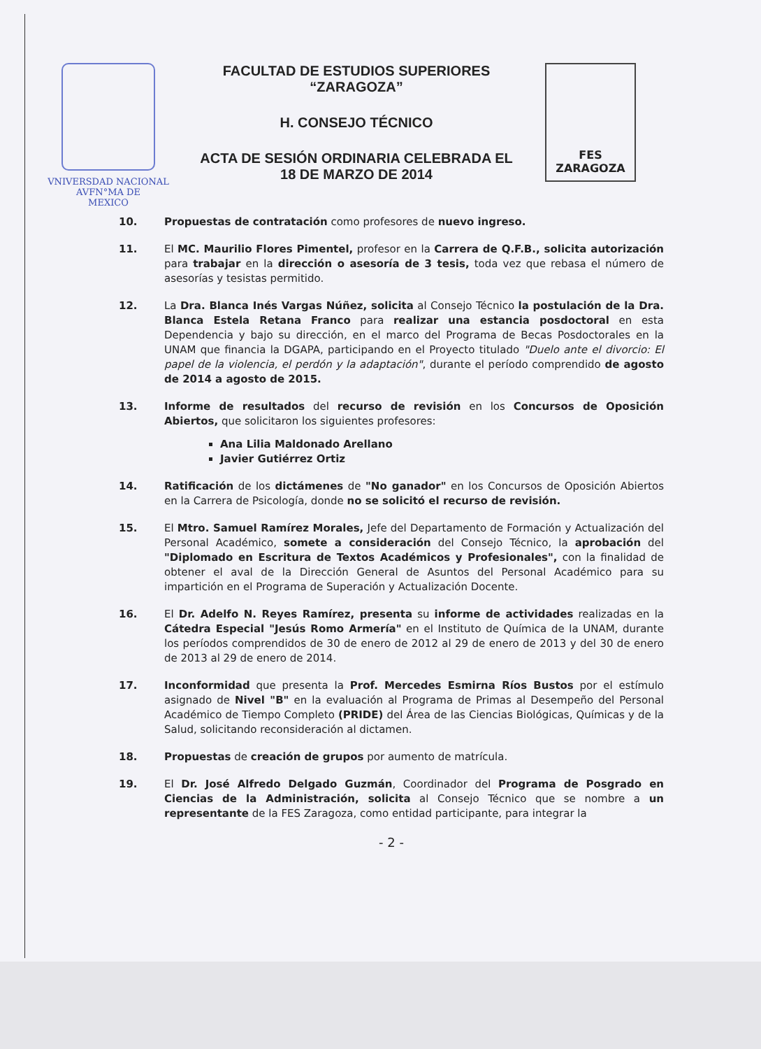VNIVERSDAD NACIONAL
AVFN°MA DE
MEXICO
FACULTAD DE ESTUDIOS SUPERIORES
“ZARAGOZA”
H. CONSEJO TÉCNICO
ACTA DE SESIÓN ORDINARIA CELEBRADA EL
18 DE MARZO DE 2014
FES
ZARAGOZA
10. Propuestas de contratación como profesores de nuevo ingreso.
11. El MC. Maurilio Flores Pimentel, profesor en la Carrera de Q.F.B., solicita autorización para trabajar en la dirección o asesoría de 3 tesis, toda vez que rebasa el número de asesorías y tesistas permitido.
12. La Dra. Blanca Inés Vargas Núñez, solicita al Consejo Técnico la postulación de la Dra. Blanca Estela Retana Franco para realizar una estancia posdoctoral en esta Dependencia y bajo su dirección, en el marco del Programa de Becas Posdoctorales en la UNAM que financia la DGAPA, participando en el Proyecto titulado "Duelo ante el divorcio: El papel de la violencia, el perdón y la adaptación", durante el período comprendido de agosto de 2014 a agosto de 2015.
13. Informe de resultados del recurso de revisión en los Concursos de Oposición Abiertos, que solicitaron los siguientes profesores:
Ana Lilia Maldonado Arellano
Javier Gutiérrez Ortiz
14. Ratificación de los dictámenes de "No ganador" en los Concursos de Oposición Abiertos en la Carrera de Psicología, donde no se solicitó el recurso de revisión.
15. El Mtro. Samuel Ramírez Morales, Jefe del Departamento de Formación y Actualización del Personal Académico, somete a consideración del Consejo Técnico, la aprobación del "Diplomado en Escritura de Textos Académicos y Profesionales", con la finalidad de obtener el aval de la Dirección General de Asuntos del Personal Académico para su impartición en el Programa de Superación y Actualización Docente.
16. El Dr. Adelfo N. Reyes Ramírez, presenta su informe de actividades realizadas en la Cátedra Especial "Jesús Romo Armería" en el Instituto de Química de la UNAM, durante los períodos comprendidos de 30 de enero de 2012 al 29 de enero de 2013 y del 30 de enero de 2013 al 29 de enero de 2014.
17. Inconformidad que presenta la Prof. Mercedes Esmirna Ríos Bustos por el estímulo asignado de Nivel "B" en la evaluación al Programa de Primas al Desempeño del Personal Académico de Tiempo Completo (PRIDE) del Área de las Ciencias Biológicas, Químicas y de la Salud, solicitando reconsideración al dictamen.
18. Propuestas de creación de grupos por aumento de matrícula.
19. El Dr. José Alfredo Delgado Guzmán, Coordinador del Programa de Posgrado en Ciencias de la Administración, solicita al Consejo Técnico que se nombre a un representante de la FES Zaragoza, como entidad participante, para integrar la
- 2 -